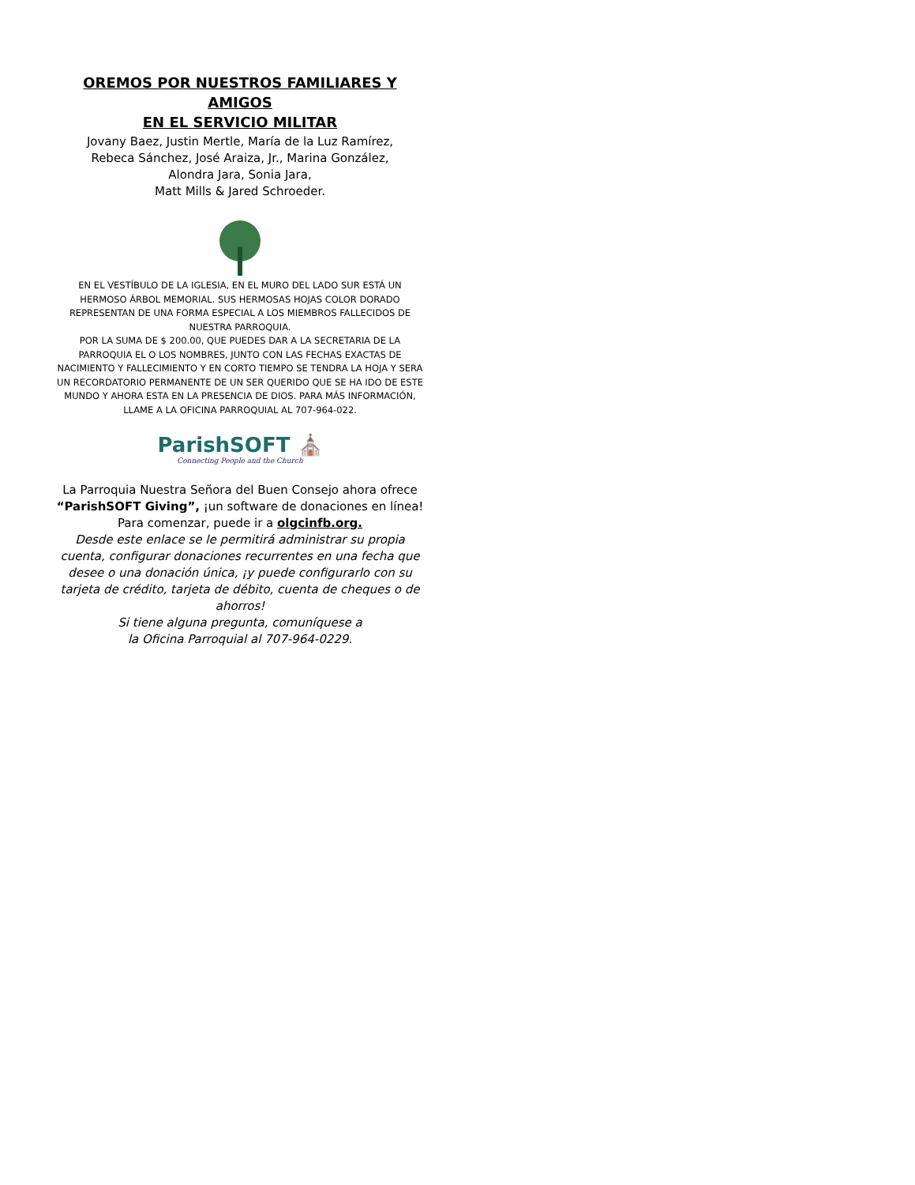OREMOS POR NUESTROS FAMILIARES Y AMIGOS
EN EL SERVICIO MILITAR
Jovany Baez, Justin Mertle, María de la Luz Ramírez,
Rebeca Sánchez, José Araiza, Jr., Marina González,
Alondra Jara, Sonia Jara,
Matt Mills & Jared Schroeder.
EN EL VESTÍBULO DE LA IGLESIA, EN EL MURO DEL LADO SUR ESTÁ UN HERMOSO ÁRBOL MEMORIAL. SUS HERMOSAS HOJAS COLOR DORADO REPRESENTAN DE UNA FORMA ESPECIAL A LOS MIEMBROS FALLECIDOS DE NUESTRA PARROQUIA.
POR LA SUMA DE $ 200.00, QUE PUEDES DAR A LA SECRETARIA DE LA PARROQUIA EL O LOS NOMBRES, JUNTO CON LAS FECHAS EXACTAS DE NACIMIENTO Y FALLECIMIENTO Y EN CORTO TIEMPO SE TENDRA LA HOJA Y SERA UN RECORDATORIO PERMANENTE DE UN SER QUERIDO QUE SE HA IDO DE ESTE MUNDO Y AHORA ESTA EN LA PRESENCIA DE DIOS. PARA MÁS INFORMACIÓN, LLAME A LA OFICINA PARROQUIAL AL 707-964-022.
ParishSOFT ⛪
Connecting People and the Church
La Parroquia Nuestra Señora del Buen Consejo ahora ofrece “ParishSOFT Giving”, ¡un software de donaciones en línea!
Para comenzar, puede ir a olgcinfb.org.
Desde este enlace se le permitirá administrar su propia cuenta, configurar donaciones recurrentes en una fecha que desee o una donación única, ¡y puede configurarlo con su tarjeta de crédito, tarjeta de débito, cuenta de cheques o de ahorros!
Si tiene alguna pregunta, comuníquese a
la Oficina Parroquial al 707-964-0229.